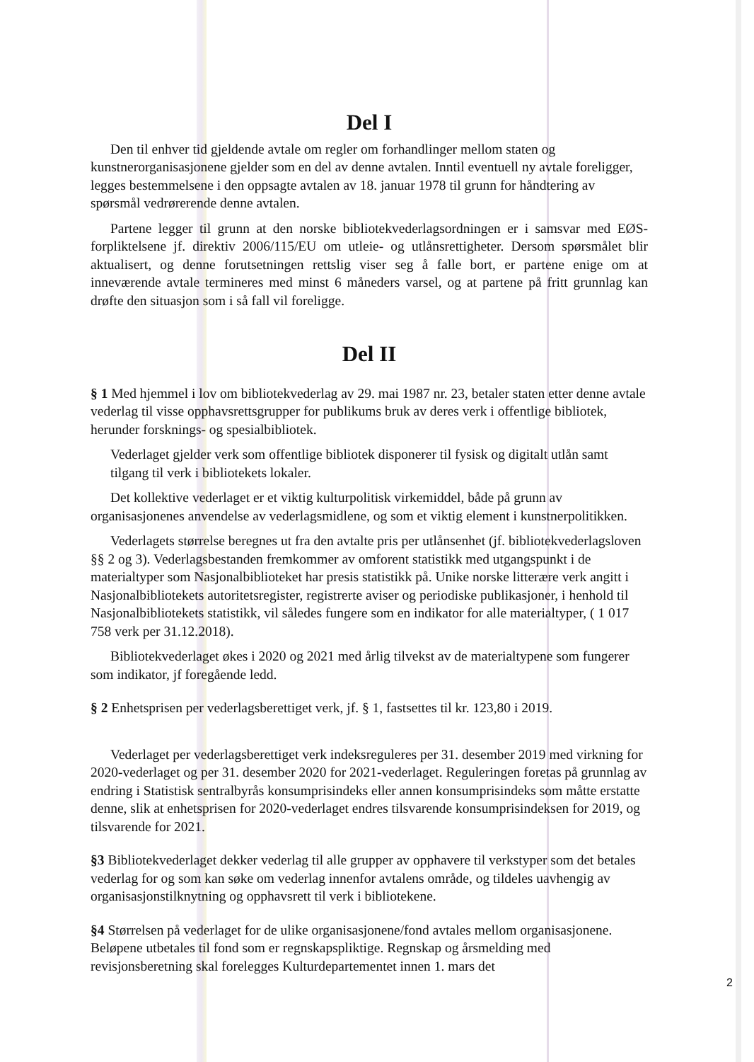Del I
Den til enhver tid gjeldende avtale om regler om forhandlinger mellom staten og kunstnerorganisasjonene gjelder som en del av denne avtalen. Inntil eventuell ny avtale foreligger, legges bestemmelsene i den oppsagte avtalen av 18. januar 1978 til grunn for håndtering av spørsmål vedrørerende denne avtalen.
Partene legger til grunn at den norske bibliotekvederlagsordningen er i samsvar med EØS- forpliktelsene jf. direktiv 2006/115/EU om utleie- og utlånsrettigheter. Dersom spørsmålet blir aktualisert, og denne forutsetningen rettslig viser seg å falle bort, er partene enige om at inneværende avtale termineres med minst 6 måneders varsel, og at partene på fritt grunnlag kan drøfte den situasjon som i så fall vil foreligge.
Del II
§ 1 Med hjemmel i lov om bibliotekvederlag av 29. mai 1987 nr. 23, betaler staten etter denne avtale vederlag til visse opphavsrettsgrupper for publikums bruk av deres verk i offentlige bibliotek, herunder forsknings- og spesialbibliotek.
Vederlaget gjelder verk som offentlige bibliotek disponerer til fysisk og digitalt utlån samt tilgang til verk i bibliotekets lokaler.
Det kollektive vederlaget er et viktig kulturpolitisk virkemiddel, både på grunn av organisasjonenes anvendelse av vederlagsmidlene, og som et viktig element i kunstnerpolitikken.
Vederlagets størrelse beregnes ut fra den avtalte pris per utlånsenhet (jf. bibliotekvederlagsloven §§ 2 og 3). Vederlagsbestanden fremkommer av omforent statistikk med utgangspunkt i de materialtyper som Nasjonalbiblioteket har presis statistikk på. Unike norske litterære verk angitt i Nasjonalbibliotekets autoritetsregister, registrerte aviser og periodiske publikasjoner, i henhold til Nasjonalbibliotekets statistikk, vil således fungere som en indikator for alle materialtyper, ( 1 017 758 verk per 31.12.2018).
Bibliotekvederlaget økes i 2020 og 2021 med årlig tilvekst av de materialtypene som fungerer som indikator, jf foregående ledd.
§ 2 Enhetsprisen per vederlagsberettiget verk, jf. § 1, fastsettes til kr. 123,80 i 2019.
Vederlaget per vederlagsberettiget verk indeksreguleres per 31. desember 2019 med virkning for 2020-vederlaget og per 31. desember 2020 for 2021-vederlaget. Reguleringen foretas på grunnlag av endring i Statistisk sentralbyrås konsumprisindeks eller annen konsumprisindeks som måtte erstatte denne, slik at enhetsprisen for 2020-vederlaget endres tilsvarende konsumprisindeksen for 2019, og tilsvarende for 2021.
§3 Bibliotekvederlaget dekker vederlag til alle grupper av opphavere til verkstyper som det betales vederlag for og som kan søke om vederlag innenfor avtalens område, og tildeles uavhengig av organisasjonstilknytning og opphavsrett til verk i bibliotekene.
§4 Størrelsen på vederlaget for de ulike organisasjonene/fond avtales mellom organisasjonene. Beløpene utbetales til fond som er regnskapspliktige. Regnskap og årsmelding med revisjonsberetning skal forelegges Kulturdepartementet innen 1. mars det
2